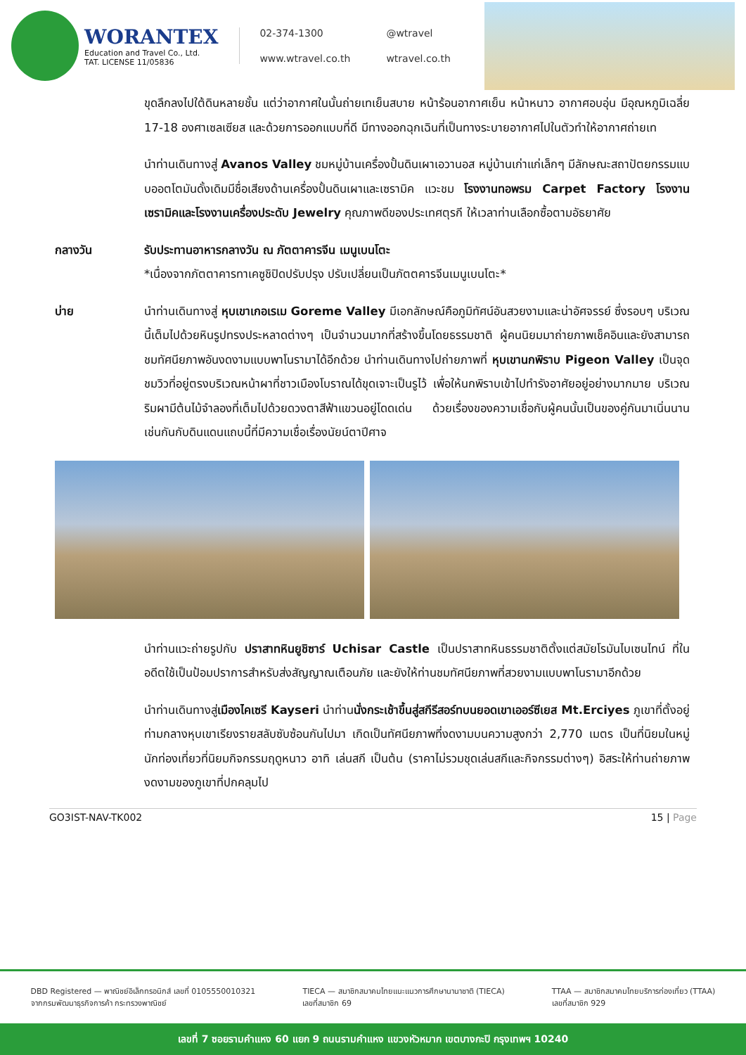WORANTEX
Education and Travel Co., Ltd.
TAT. LICENSE 11/05836
02-374-1300 @wtravel www.wtravel.co.th wtravel.co.th
ขุดลึกลงไปใต้ดินหลายชั้น แต่ว่าอากาศในนั้นถ่ายเทเย็นสบาย หน้าร้อนอากาศเย็น หน้าหนาว อากาศอบอุ่น มีอุณหภูมิเฉลี่ย 17-18 องศาเซลเซียส และด้วยการออกแบบที่ดี มีทางออกฉุกเฉินที่เป็นทางระบายอากาศไปในตัวทำให้อากาศถ่ายเท
นำท่านเดินทางสู่ Avanos Valley ชมหมู่บ้านเครื่องปั้นดินเผาเอวานอส หมู่บ้านเก่าแก่เล็กๆ มีลักษณะสถาปัตยกรรมแบบออตโตมันดั้งเดิมมีชื่อเสียงด้านเครื่องปั้นดินเผาและเซรามิค แวะชม โรงงานทอพรม Carpet Factory โรงงานเซรามิคและโรงงานเครื่องประดับ Jewelry คุณภาพดีของประเทศตุรกี ให้เวลาท่านเลือกซื้อตามอัธยาศัย
กลางวัน รับประทานอาหารกลางวัน ณ ภัตตาคารจีน เมนูเบนโตะ
*เนื่องจากภัตตาคารทาเคซูชิปิดปรับปรุง ปรับเปลี่ยนเป็นภัตตคารจีนเมนูเบนโตะ*
บ่าย นำท่านเดินทางสู่ หุบเขาเกอเรเม Goreme Valley มีเอกลักษณ์คือภูมิทัศน์อันสวยงามและน่าอัศจรรย์ ซึ่งรอบๆ บริเวณนี้เต็มไปด้วยหินรูปทรงประหลาดต่างๆ เป็นจำนวนมากที่สร้างขึ้นโดยธรรมชาติ ผู้คนนิยมมาถ่ายภาพเช็คอินและยังสามารถชมทัศนียภาพอันงดงามแบบพาโนรามาได้อีกด้วย นำท่านเดินทางไปถ่ายภาพที่ หุบเขานกพิราบ Pigeon Valley เป็นจุดชมวิวที่อยู่ตรงบริเวณหน้าผาที่ชาวเมืองโบราณได้ขุดเจาะเป็นรูไว้ เพื่อให้นกพิราบเข้าไปทำรังอาศัยอยู่อย่างมากมาย บริเวณริมผามีต้นไม้จำลองที่เต็มไปด้วยดวงตาสีฟ้าแขวนอยู่โดดเด่น ด้วยเรื่องของความเชื่อกับผู้คนนั้นเป็นของคู่กันมาเนิ่นนาน เช่นกันกับดินแดนแถบนี้ที่มีความเชื่อเรื่องนัยน์ตาปีศาจ
นำท่านแวะถ่ายรูปกับ ปราสาทหินยูชิซาร์ Uchisar Castle เป็นปราสาทหินธรรมชาติตั้งแต่สมัยโรมันไบเซนไทน์ ที่ในอดีตใช้เป็นป้อมปราการสำหรับส่งสัญญาณเตือนภัย และยังให้ท่านชมทัศนียภาพที่สวยงามแบบพาโนรามาอีกด้วย
นำท่านเดินทางสู่เมืองไคเซรี Kayseri นำท่านนั่งกระเช้าขึ้นสู่สกีรีสอร์ทบนยอดเขาเออร์ซีเยส Mt.Erciyes ภูเขาที่ตั้งอยู่ท่ามกลางหุบเขาเรียงรายสลับซับซ้อนกันไปมา เกิดเป็นทัศนียภาพที่งดงามบนความสูงกว่า 2,770 เมตร เป็นที่นิยมในหมู่นักท่องเที่ยวที่นิยมกิจกรรมฤดูหนาว อาทิ เล่นสกี เป็นต้น (ราคาไม่รวมชุดเล่นสกีและกิจกรรมต่างๆ) อิสระให้ท่านถ่ายภาพงดงามของภูเขาที่ปกคลุมไป
GO3IST-NAV-TK002 15 | Page
DBD Registered — พาณิชย์อิเล็กทรอนิกส์ เลขที่ 0105550010321
จากกรมพัฒนาธุรกิจการค้า กระทรวงพาณิชย์ TIECA — สมาชิกสมาคมไทยแนะแนวการศึกษานานาชาติ (TIECA)
เลขที่สมาชิก 69 TTAA — สมาชิกสมาคมไทยบริการท่องเที่ยว (TTAA)
เลขที่สมาชิก 929
เลขที่ 7 ซอยรามคำแหง 60 แยก 9 ถนนรามคำแหง แขวงหัวหมาก เขตบางกะปิ กรุงเทพฯ 10240